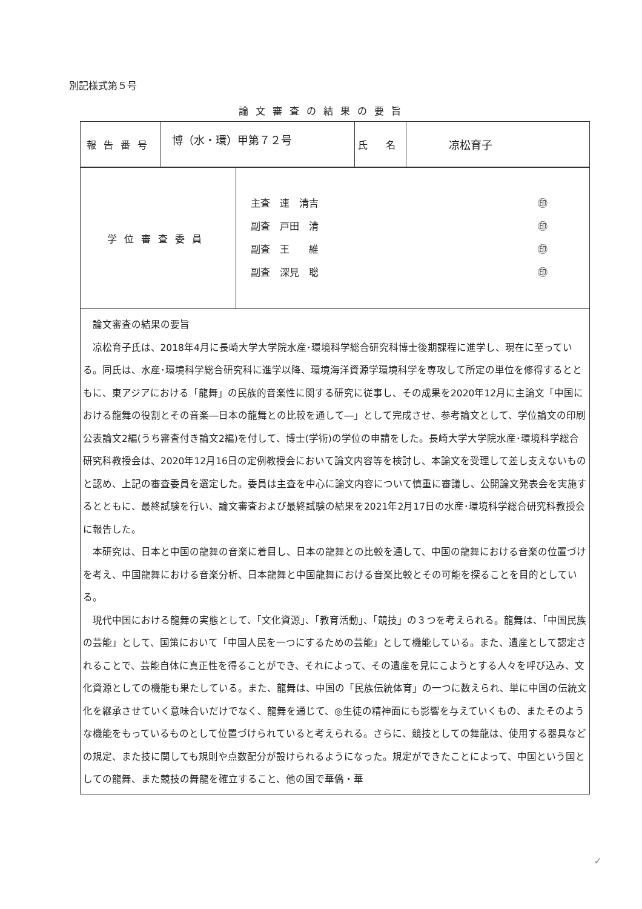別記様式第５号
論文審査の結果の要旨
| 報告番号 | 博（水・環）甲第７２号 | 氏 名 | 凉松育子 |
| 学位審査委員 | 主査 連 清吉 ㊞ 副査 戸田 清 ㊞ 副査 王 維 ㊞ 副査 深見 聡 ㊞ |
| 論文審査の結果の要旨 凉松育子氏は、2018年4月に長崎大学大学院水産･環境科学総合研究科博士後期課程に進学し、現在に至っている。同氏は、水産･環境科学総合研究科に進学以降、環境海洋資源学環境科学を専攻して所定の単位を修得するとともに、東アジアにおける「龍舞」の民族的音楽性に関する研究に従事し、その成果を2020年12月に主論文「中国における龍舞の役割とその音楽―日本の龍舞との比較を通して―」として完成させ、参考論文として、学位論文の印刷公表論文2編(うち審査付き論文2編)を付して、博士(学術)の学位の申請をした。長崎大学大学院水産･環境科学総合研究科教授会は、2020年12月16日の定例教授会において論文内容等を検討し、本論文を受理して差し支えないものと認め、上記の審査委員を選定した。委員は主査を中心に論文内容について慎重に審議し、公開論文発表会を実施するとともに、最終試験を行い、論文審査および最終試験の結果を2021年2月17日の水産･環境科学総合研究科教授会に報告した。 本研究は、日本と中国の龍舞の音楽に着目し、日本の龍舞との比較を通して、中国の龍舞における音楽の位置づけを考え、中国龍舞における音楽分析、日本龍舞と中国龍舞における音楽比較とその可能を探ることを目的としている。 現代中国における龍舞の実態として、「文化資源」、「教育活動」、「競技」の３つを考えられる。龍舞は、「中国民族の芸能」として、国策において「中国人民を一つにするための芸能」として機能している。また、遺産として認定されることで、芸能自体に真正性を得ることができ、それによって、その遺産を見にこようとする人々を呼び込み、文化資源としての機能も果たしている。また、龍舞は、中国の「民族伝統体育」の一つに数えられ、単に中国の伝統文化を継承させていく意味合いだけでなく、龍舞を通じて、◎生徒の精神面にも影響を与えていくもの、またそのような機能をもっているものとして位置づけられていると考えられる。さらに、競技としての舞龍は、使用する器具などの規定、また技に関しても規則や点数配分が設けられるようになった。規定ができたことによって、中国という国としての龍舞、また競技の舞龍を確立すること、他の国で華僑・華 | |
✓